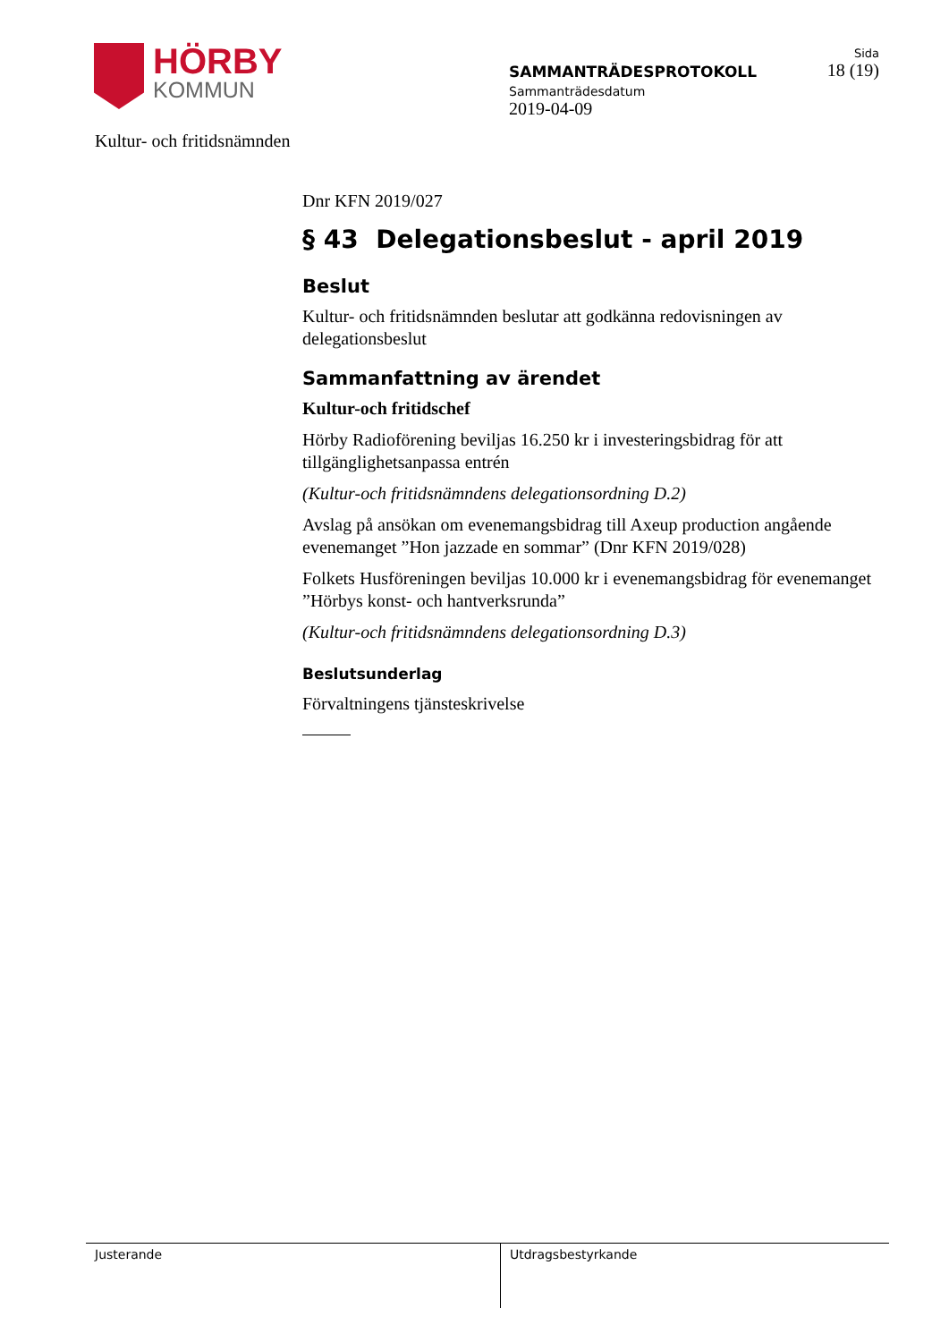HÖRBY
KOMMUN
SAMMANTRÄDESPROTOKOLL
Sammanträdesdatum
2019-04-09
Sida
18 (19)
Kultur- och fritidsnämnden
Dnr KFN 2019/027
§ 43 Delegationsbeslut - april 2019
Beslut
Kultur- och fritidsnämnden beslutar att godkänna redovisningen av delegationsbeslut
Sammanfattning av ärendet
Kultur-och fritidschef
Hörby Radioförening beviljas 16.250 kr i investeringsbidrag för att tillgänglighetsanpassa entrén
(Kultur-och fritidsnämndens delegationsordning D.2)
Avslag på ansökan om evenemangsbidrag till Axeup production angående evenemanget ”Hon jazzade en sommar” (Dnr KFN 2019/028)
Folkets Husföreningen beviljas 10.000 kr i evenemangsbidrag för evenemanget ”Hörbys konst- och hantverksrunda”
(Kultur-och fritidsnämndens delegationsordning D.3)
Beslutsunderlag
Förvaltningens tjänsteskrivelse
Justerande Utdragsbestyrkande